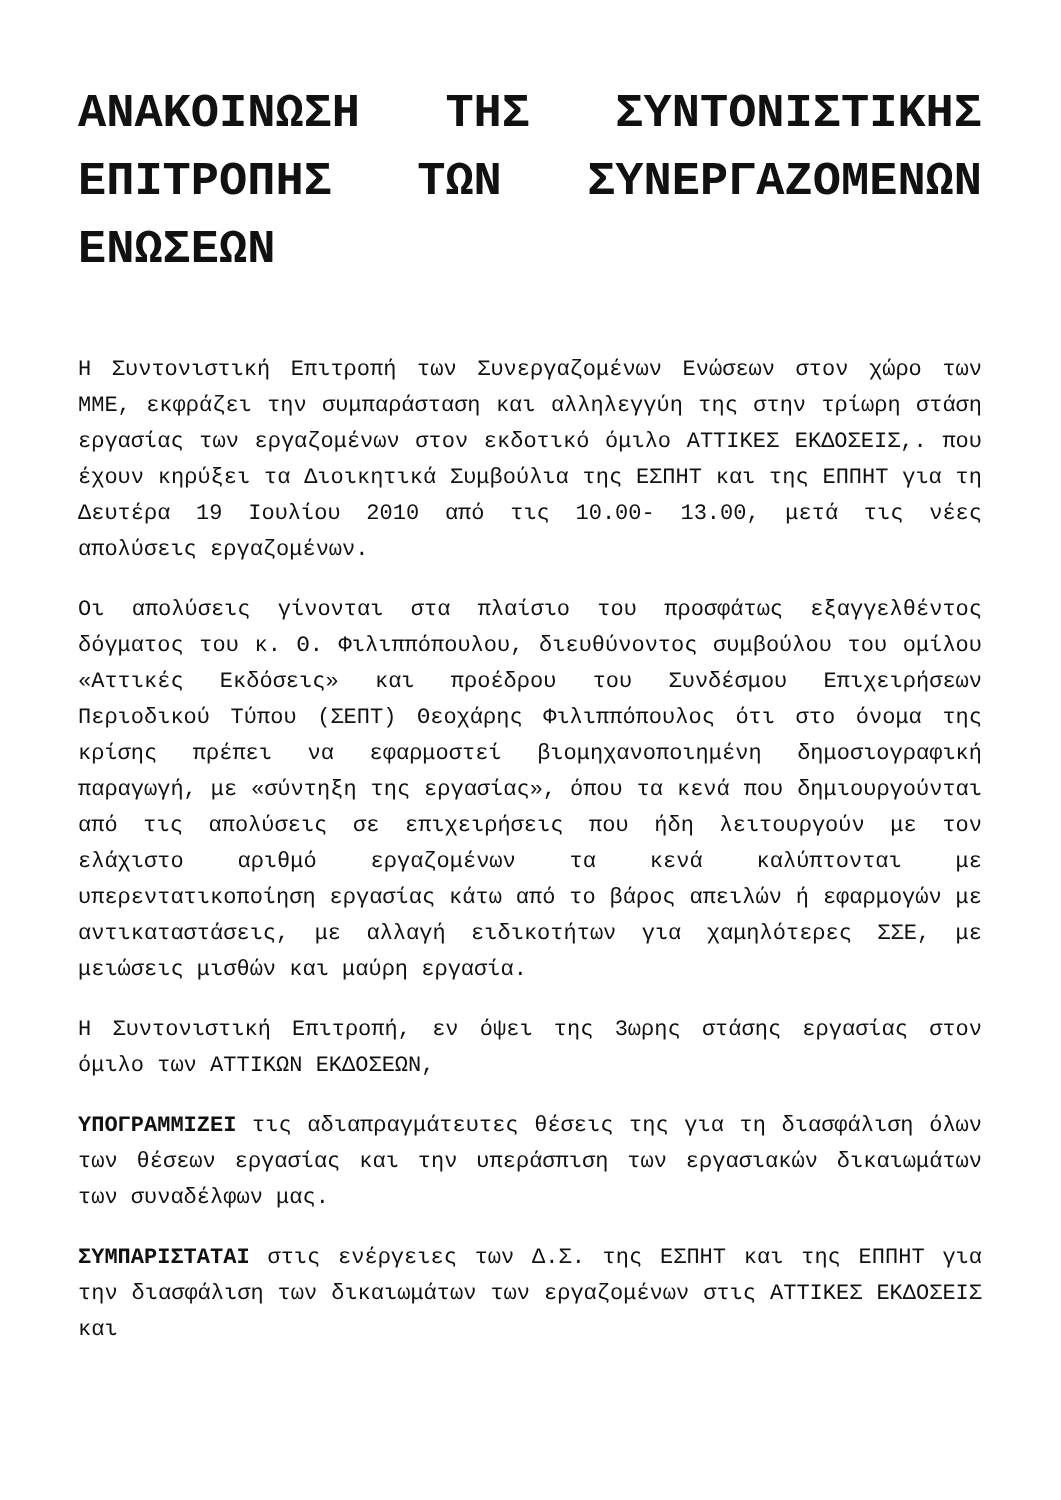ΑΝΑΚΟΙΝΩΣΗ ΤΗΣ ΣΥΝΤΟΝΙΣΤΙΚΗΣ ΕΠΙΤΡΟΠΗΣ ΤΩΝ ΣΥΝΕΡΓΑΖΟΜΕΝΩΝ ΕΝΩΣΕΩΝ
Η Συντονιστική Επιτροπή των Συνεργαζομένων Ενώσεων στον χώρο των ΜΜΕ, εκφράζει την συμπαράσταση και αλληλεγγύη της στην τρίωρη στάση εργασίας των εργαζομένων στον εκδοτικό όμιλο ΑΤΤΙΚΕΣ ΕΚΔΟΣΕΙΣ,. που έχουν κηρύξει τα Διοικητικά Συμβούλια της ΕΣΠΗΤ και της ΕΠΠΗΤ για τη Δευτέρα 19 Ιουλίου 2010 από τις 10.00- 13.00, μετά τις νέες απολύσεις εργαζομένων.
Οι απολύσεις γίνονται στα πλαίσιο του προσφάτως εξαγγελθέντος δόγματος του κ. Θ. Φιλιππόπουλου, διευθύνοντος συμβούλου του ομίλου «Αττικές Εκδόσεις» και προέδρου του Συνδέσμου Επιχειρήσεων Περιοδικού Τύπου (ΣΕΠΤ) Θεοχάρης Φιλιππόπουλος ότι στο όνομα της κρίσης πρέπει να εφαρμοστεί βιομηχανοποιημένη δημοσιογραφική παραγωγή, με «σύντηξη της εργασίας», όπου τα κενά που δημιουργούνται από τις απολύσεις σε επιχειρήσεις που ήδη λειτουργούν με τον ελάχιστο αριθμό εργαζομένων τα κενά καλύπτονται με υπερεντατικοποίηση εργασίας κάτω από το βάρος απειλών ή εφαρμογών με αντικαταστάσεις, με αλλαγή ειδικοτήτων για χαμηλότερες ΣΣΕ, με μειώσεις μισθών και μαύρη εργασία.
Η Συντονιστική Επιτροπή, εν όψει της 3ωρης στάσης εργασίας στον όμιλο των ΑΤΤΙΚΩΝ ΕΚΔΟΣΕΩΝ,
ΥΠΟΓΡΑΜΜΙΖΕΙ τις αδιαπραγμάτευτες θέσεις της για τη διασφάλιση όλων των θέσεων εργασίας και την υπεράσπιση των εργασιακών δικαιωμάτων των συναδέλφων μας.
ΣΥΜΠΑΡΙΣΤΑΤΑΙ στις ενέργειες των Δ.Σ. της ΕΣΠΗΤ και της ΕΠΠΗΤ για την διασφάλιση των δικαιωμάτων των εργαζομένων στις ΑΤΤΙΚΕΣ ΕΚΔΟΣΕΙΣ και